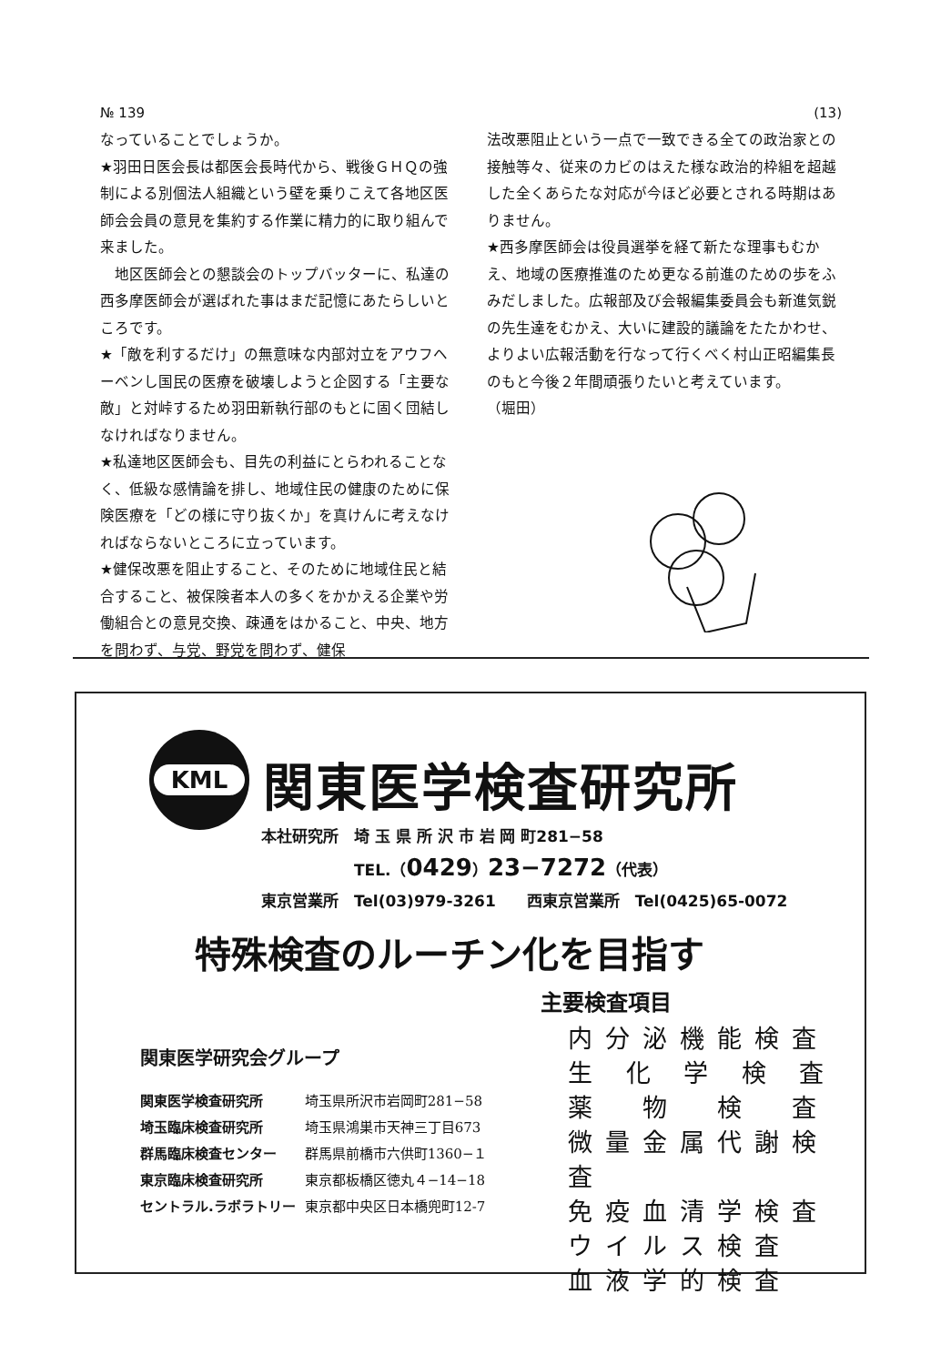№ 139 (13)
なっていることでしょうか。
★羽田日医会長は都医会長時代から、戦後ＧＨＱの強制による別個法人組織という壁を乗りこえて各地区医師会会員の意見を集約する作業に精力的に取り組んで来ました。
　地区医師会との懇談会のトップバッターに、私達の西多摩医師会が選ばれた事はまだ記憶にあたらしいところです。
★「敵を利するだけ」の無意味な内部対立をアウフヘーベンし国民の医療を破壊しようと企図する「主要な敵」と対峠するため羽田新執行部のもとに固く団結しなければなりません。
★私達地区医師会も、目先の利益にとらわれることなく、低級な感情論を排し、地域住民の健康のために保険医療を「どの様に守り抜くか」を真けんに考えなければならないところに立っています。
★健保改悪を阻止すること、そのために地域住民と結合すること、被保険者本人の多くをかかえる企業や労働組合との意見交換、疎通をはかること、中央、地方を問わず、与党、野党を問わず、健保
法改悪阻止という一点で一致できる全ての政治家との接触等々、従来のカビのはえた様な政治的枠組を超越した全くあらたな対応が今ほど必要とされる時期はありません。
★西多摩医師会は役員選挙を経て新たな理事もむかえ、地域の医療推進のため更なる前進のための歩をふみだしました。広報部及び会報編集委員会も新進気鋭の先生達をむかえ、大いに建設的議論をたたかわせ、よりよい広報活動を行なって行くべく村山正昭編集長のもと今後２年間頑張りたいと考えています。　　　　　（堀田）
KML
関東医学検査研究所
本社研究所　埼 玉 県 所 沢 市 岩 岡 町281−58
　　　　　　TEL.（0429）23−7272（代表）
東京営業所　Tel(03)979-3261　　西東京営業所　Tel(0425)65-0072
特殊検査のルーチン化を目指す
関東医学研究会グループ
| 関東医学検査研究所 | 埼玉県所沢市岩岡町281−58 |
| 埼玉臨床検査研究所 | 埼玉県鴻巣市天神三丁目673 |
| 群馬臨床検査センター | 群馬県前橋市六供町1360−１ |
| 東京臨床検査研究所 | 東京都板橋区徳丸４−14−18 |
| セントラル.ラボラトリー | 東京都中央区日本橋兜町12-7 |
主要検査項目
内分泌機能検査
生 化 学 検 査
薬　物　検　査
微量金属代謝検査
免疫血清学検査
ウイルス検査
血液学的検査